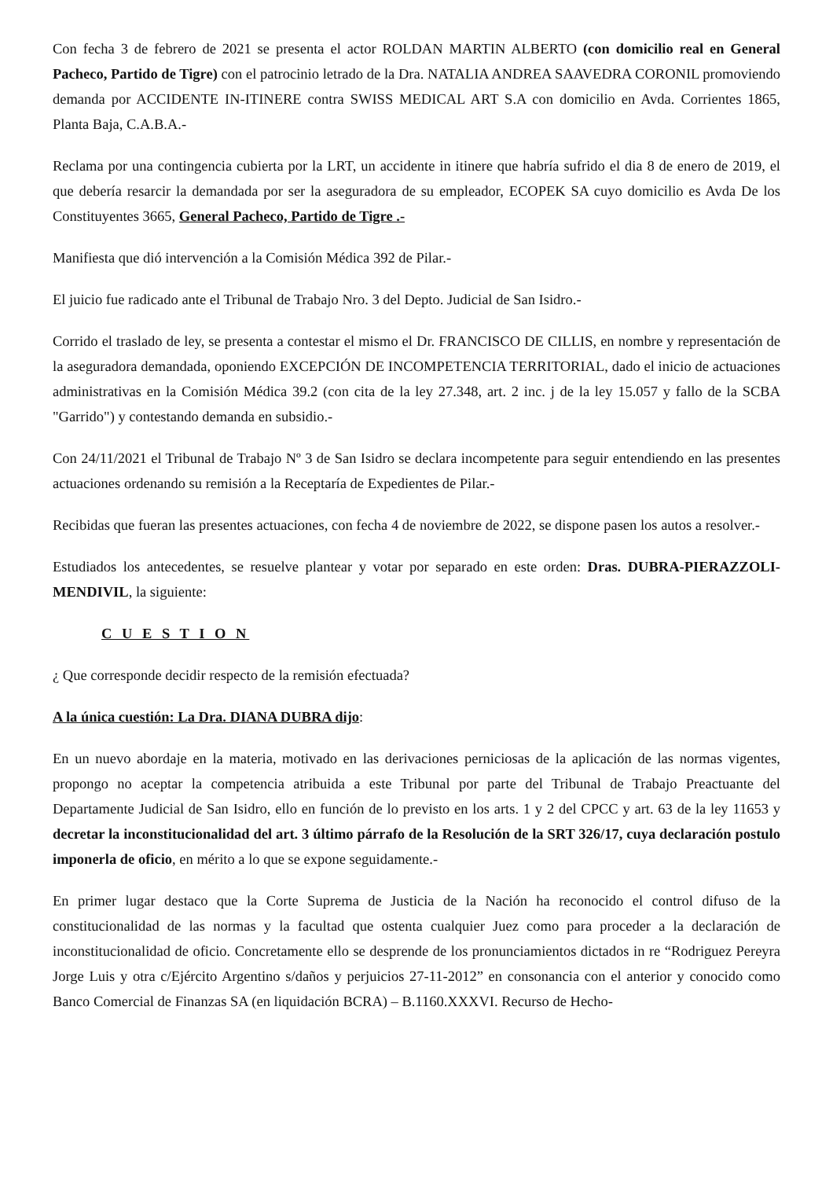Con fecha 3 de febrero de 2021 se presenta el actor ROLDAN MARTIN ALBERTO (con domicilio real en General Pacheco, Partido de Tigre) con el patrocinio letrado de la Dra. NATALIA ANDREA SAAVEDRA CORONIL promoviendo demanda por ACCIDENTE IN-ITINERE contra SWISS MEDICAL ART S.A con domicilio en Avda. Corrientes 1865, Planta Baja, C.A.B.A.-
Reclama por una contingencia cubierta por la LRT, un accidente in itinere que habría sufrido el dia 8 de enero de 2019, el que debería resarcir la demandada por ser la aseguradora de su empleador, ECOPEK SA cuyo domicilio es Avda De los Constituyentes 3665, General Pacheco, Partido de Tigre .-
Manifiesta que dió intervención a la Comisión Médica 392 de Pilar.-
El juicio fue radicado ante el Tribunal de Trabajo Nro. 3 del Depto. Judicial de San Isidro.-
Corrido el traslado de ley, se presenta a contestar el mismo el Dr. FRANCISCO DE CILLIS, en nombre y representación de la aseguradora demandada, oponiendo EXCEPCIÓN DE INCOMPETENCIA TERRITORIAL, dado el inicio de actuaciones administrativas en la Comisión Médica 39.2 (con cita de la ley 27.348, art. 2 inc. j de la ley 15.057 y fallo de la SCBA "Garrido") y contestando demanda en subsidio.-
Con 24/11/2021 el Tribunal de Trabajo Nº 3 de San Isidro se declara incompetente para seguir entendiendo en las presentes actuaciones ordenando su remisión a la Receptaría de Expedientes de Pilar.-
Recibidas que fueran las presentes actuaciones, con fecha 4 de noviembre de 2022, se dispone pasen los autos a resolver.-
Estudiados los antecedentes, se resuelve plantear y votar por separado en este orden: Dras. DUBRA-PIERAZZOLI-MENDIVIL, la siguiente:
C U E S T I O N
¿ Que corresponde decidir respecto de la remisión efectuada?
A la única cuestión: La Dra. DIANA DUBRA dijo:
En un nuevo abordaje en la materia, motivado en las derivaciones perniciosas de la aplicación de las normas vigentes, propongo no aceptar la competencia atribuida a este Tribunal por parte del Tribunal de Trabajo Preactuante del Departamente Judicial de San Isidro, ello en función de lo previsto en los arts. 1 y 2 del CPCC y art. 63 de la ley 11653 y decretar la inconstitucionalidad del art. 3 último párrafo de la Resolución de la SRT 326/17, cuya declaración postulo imponerla de oficio, en mérito a lo que se expone seguidamente.-
En primer lugar destaco que la Corte Suprema de Justicia de la Nación ha reconocido el control difuso de la constitucionalidad de las normas y la facultad que ostenta cualquier Juez como para proceder a la declaración de inconstitucionalidad de oficio. Concretamente ello se desprende de los pronunciamientos dictados in re “Rodriguez Pereyra Jorge Luis y otra c/Ejército Argentino s/daños y perjuicios 27-11-2012” en consonancia con el anterior y conocido como Banco Comercial de Finanzas SA (en liquidación BCRA) – B.1160.XXXVI. Recurso de Hecho-